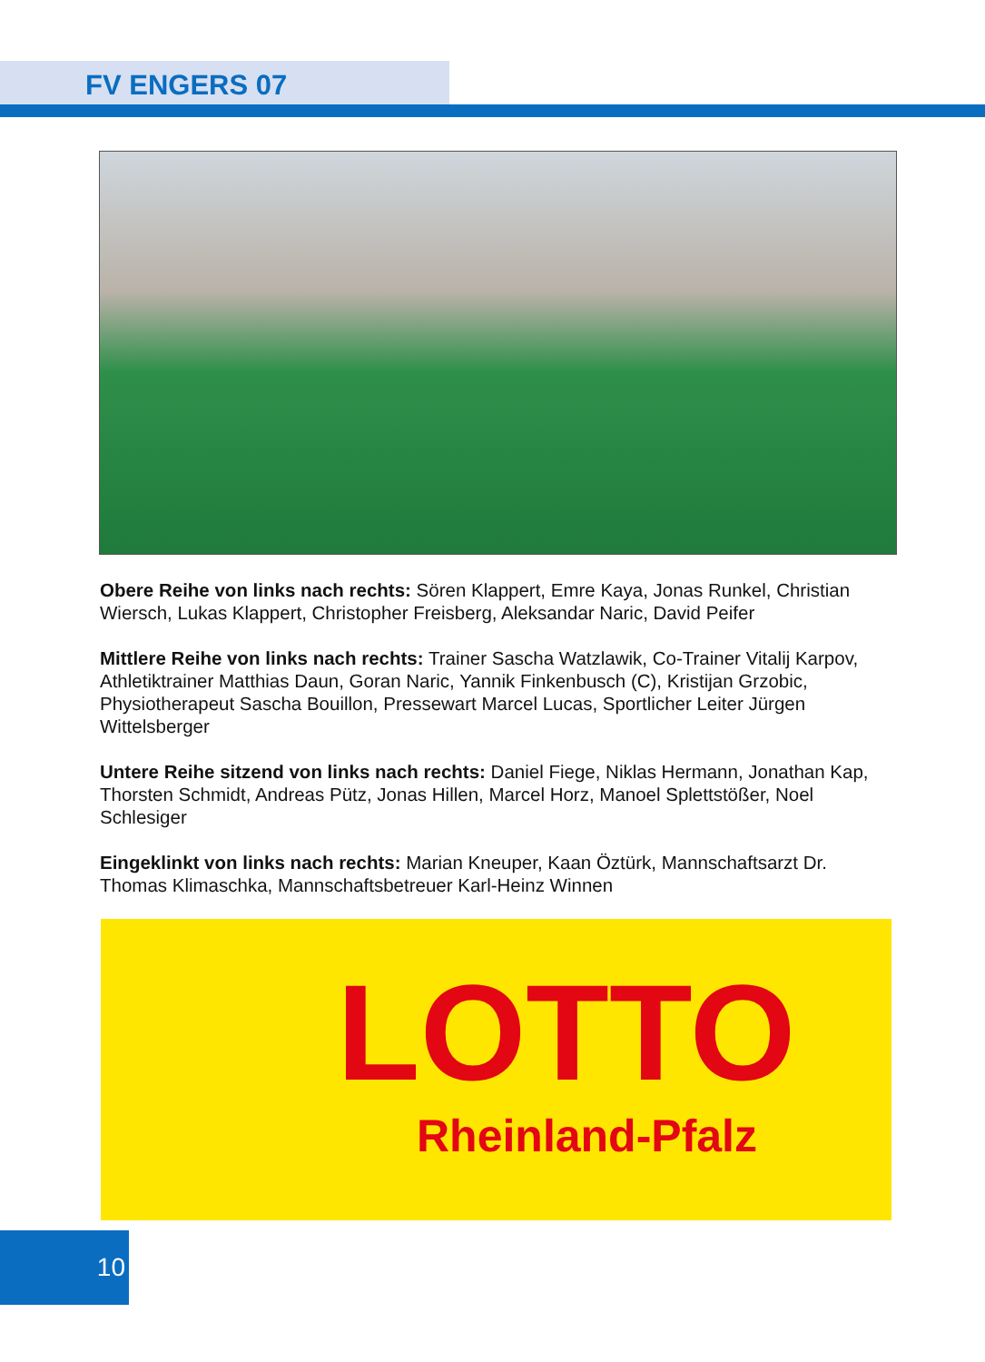FV ENGERS 07
Obere Reihe von links nach rechts: Sören Klappert, Emre Kaya, Jonas Runkel, Christian Wiersch, Lukas Klappert, Christopher Freisberg, Aleksandar Naric, David Peifer
Mittlere Reihe von links nach rechts: Trainer Sascha Watzlawik, Co-Trainer Vitalij Karpov, Athletiktrainer Matthias Daun, Goran Naric, Yannik Finkenbusch (C), Kristijan Grzobic, Physiotherapeut Sascha Bouillon, Pressewart Marcel Lucas, Sportlicher Leiter Jürgen Wittelsberger
Untere Reihe sitzend von links nach rechts: Daniel Fiege, Niklas Hermann, Jonathan Kap, Thorsten Schmidt, Andreas Pütz, Jonas Hillen, Marcel Horz, Manoel Splettstößer, Noel Schlesiger
Eingeklinkt von links nach rechts: Marian Kneuper, Kaan Öztürk, Mannschaftsarzt Dr. Thomas Klimaschka, Mannschaftsbetreuer Karl-Heinz Winnen
LOTTO
Rheinland-Pfalz
10